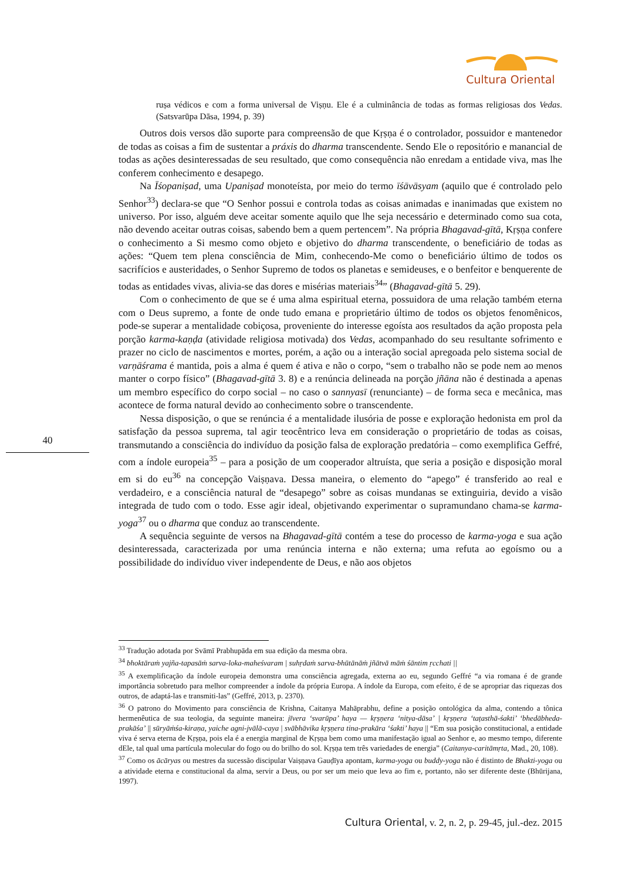Cultura Oriental
ruṣa védicos e com a forma universal de Viṣṇu. Ele é a culminância de todas as formas religiosas dos Vedas. (Satsvarūpa Dāsa, 1994, p. 39)
Outros dois versos dão suporte para compreensão de que Kṛṣṇa é o controlador, possuidor e mantenedor de todas as coisas a fim de sustentar a práxis do dharma transcendente. Sendo Ele o repositório e manancial de todas as ações desinteressadas de seu resultado, que como consequência não enredam a entidade viva, mas lhe conferem conhecimento e desapego.
Na Īśopaniṣad, uma Upaniṣad monoteísta, por meio do termo īśāvāsyam (aquilo que é controlado pelo Senhor<sup>33</sup>) declara-se que “O Senhor possui e controla todas as coisas animadas e inanimadas que existem no universo. Por isso, alguém deve aceitar somente aquilo que lhe seja necessário e determinado como sua cota, não devendo aceitar outras coisas, sabendo bem a quem pertencem”. Na própria Bhagavad-gītā, Kṛṣṇa confere o conhecimento a Si mesmo como objeto e objetivo do dharma transcendente, o beneficiário de todas as ações: “Quem tem plena consciência de Mim, conhecendo-Me como o beneficiário último de todos os sacrifícios e austeridades, o Senhor Supremo de todos os planetas e semideuses, e o benfeitor e benquerente de todas as entidades vivas, alivia-se das dores e misérias materiais<sup>34</sup>” (Bhagavad-gītā 5. 29).
Com o conhecimento de que se é uma alma espiritual eterna, possuidora de uma relação também eterna com o Deus supremo, a fonte de onde tudo emana e proprietário último de todos os objetos fenomênicos, pode-se superar a mentalidade cobiçosa, proveniente do interesse egoísta aos resultados da ação proposta pela porção karma-kaṇḍa (atividade religiosa motivada) dos Vedas, acompanhado do seu resultante sofrimento e prazer no ciclo de nascimentos e mortes, porém, a ação ou a interação social apregoada pelo sistema social de varṇāśrama é mantida, pois a alma é quem é ativa e não o corpo, “sem o trabalho não se pode nem ao menos manter o corpo físico” (Bhagavad-gītā 3. 8) e a renúncia delineada na porção jñāna não é destinada a apenas um membro específico do corpo social – no caso o sannyasī (renunciante) – de forma seca e mecânica, mas acontece de forma natural devido ao conhecimento sobre o transcendente.
Nessa disposição, o que se renúncia é a mentalidade ilusória de posse e exploração hedonista em prol da satisfação da pessoa suprema, tal agir teocêntrico leva em consideração o proprietário de todas as coisas, transmutando a consciência do indivíduo da posição falsa de exploração predatória – como exemplifica Geffré, com a índole europeia<sup>35</sup> – para a posição de um cooperador altruísta, que seria a posição e disposição moral em si do eu<sup>36</sup> na concepção Vaiṣṇava. Dessa maneira, o elemento do “apego” é transferido ao real e verdadeiro, e a consciência natural de “desapego” sobre as coisas mundanas se extinguiria, devido a visão integrada de tudo com o todo. Esse agir ideal, objetivando experimentar o supramundano chama-se karma-yoga<sup>37</sup> ou o dharma que conduz ao transcendente.
A sequência seguinte de versos na Bhagavad-gītā contém a tese do processo de karma-yoga e sua ação desinteressada, caracterizada por uma renúncia interna e não externa; uma refuta ao egoísmo ou a possibilidade do indivíduo viver independente de Deus, e não aos objetos
40
<sup>33</sup> Tradução adotada por Svāmī Prabhupāda em sua edição da mesma obra.
<sup>34</sup> bhoktāraṁ yajña-tapasāṁ sarva-loka-maheśvaram | suhṛdaṁ sarva-bhūtānāṁ jñātvā māṁ śāntim ṛcchati ||
<sup>35</sup> A exemplificação da índole europeia demonstra uma consciência agregada, externa ao eu, segundo Geffré “a via romana é de grande importância sobretudo para melhor compreender a índole da própria Europa. A índole da Europa, com efeito, é de se apropriar das riquezas dos outros, de adaptá-las e transmiti-las” (Geffré, 2013, p. 2370).
<sup>36</sup> O patrono do Movimento para consciência de Krishna, Caitanya Mahāprabhu, define a posição ontológica da alma, contendo a tônica hermenêutica de sua teologia, da seguinte maneira: jīvera ‘svarūpa’ haya — kṛṣṇera ‘nitya-dāsa’ | kṛṣṇera ‘taṭasthā-śakti’ ‘bhedābheda-prakāśa’ || sūryāṁśa-kiraṇa, yaiche agni-jvālā-caya | svābhāvika kṛṣṇera tina-prakāra ‘śakti’ haya || “Em sua posição constitucional, a entidade viva é serva eterna de Kṛṣṇa, pois ela é a energia marginal de Kṛṣṇa bem como uma manifestação igual ao Senhor e, ao mesmo tempo, diferente dEle, tal qual uma partícula molecular do fogo ou do brilho do sol. Kṛṣṇa tem três variedades de energia” (Caitanya-caritāmṛta, Mad., 20, 108).
<sup>37</sup> Como os ācāryas ou mestres da sucessão discipular Vaiṣṇava Gauḍīya apontam, karma-yoga ou buddy-yoga não é distinto de Bhakti-yoga ou a atividade eterna e constitucional da alma, servir a Deus, ou por ser um meio que leva ao fim e, portanto, não ser diferente deste (Bhūrijana, 1997).
Cultura Oriental, v. 2, n. 2, p. 29-45, jul.-dez. 2015